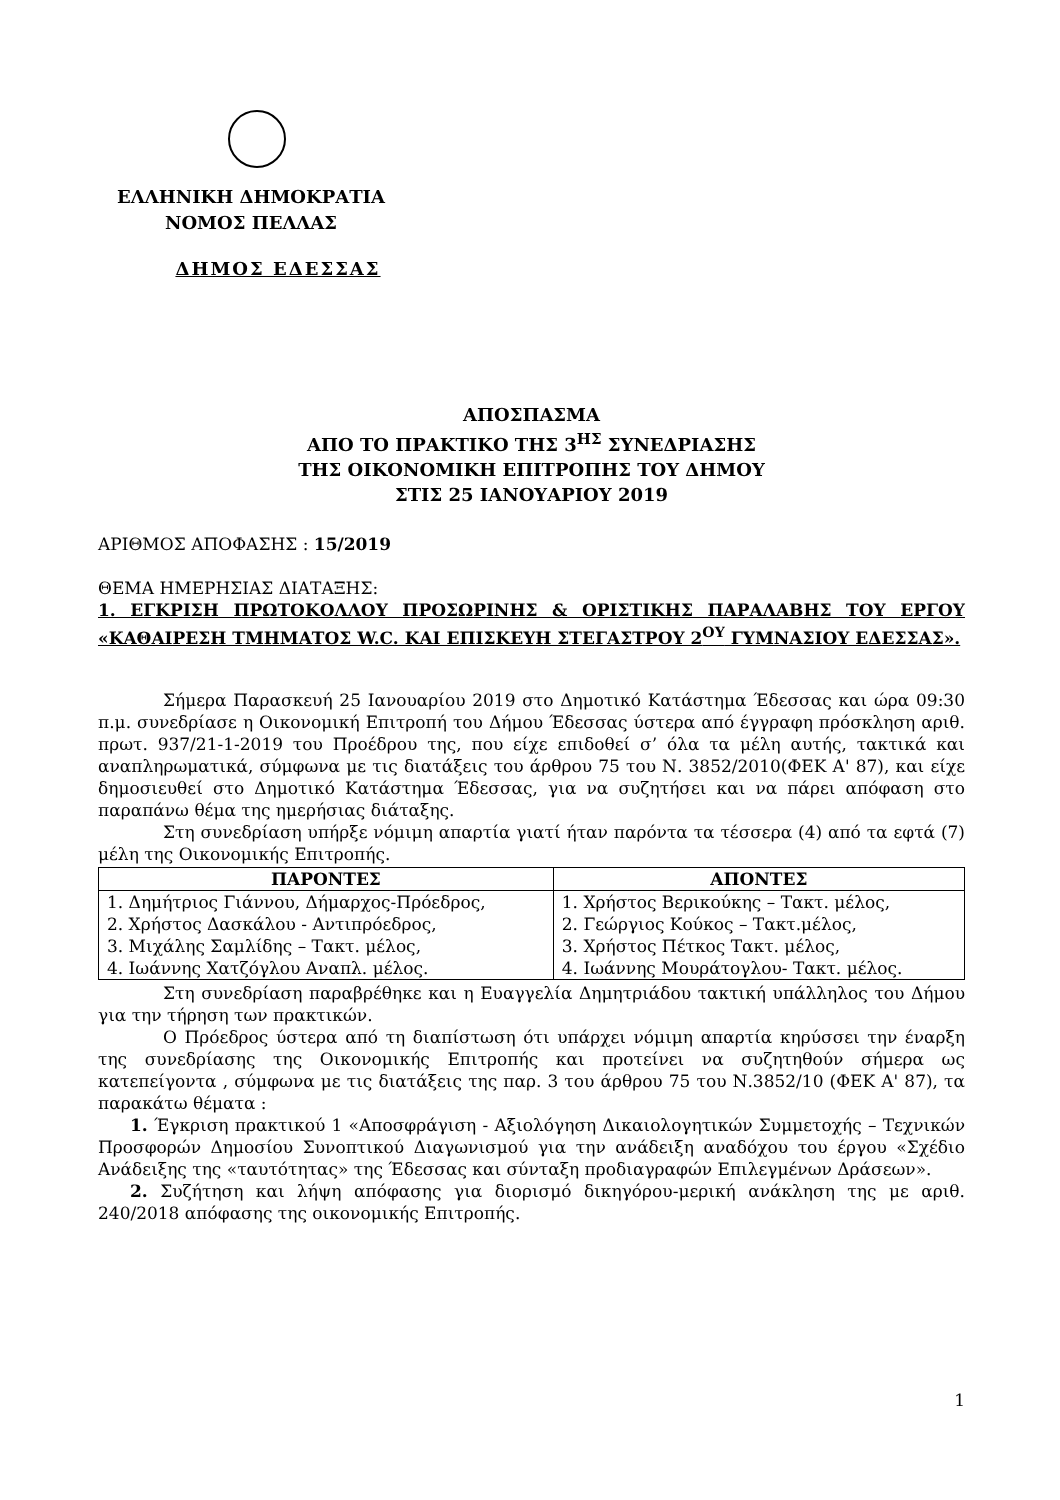ΕΛΛΗΝΙΚΗ ΔΗΜΟΚΡΑΤΙΑ
ΝΟΜΟΣ ΠΕΛΛΑΣ
ΔΗΜΟΣ ΕΔΕΣΣΑΣ
ΑΠΟΣΠΑΣΜΑ
ΑΠΟ ΤΟ ΠΡΑΚΤΙΚΟ ΤΗΣ 3<sup>ΗΣ</sup> ΣΥΝΕΔΡΙΑΣΗΣ
ΤΗΣ ΟΙΚΟΝΟΜΙΚΗ ΕΠΙΤΡΟΠΗΣ ΤΟΥ ΔΗΜΟΥ
ΣΤΙΣ 25 ΙΑΝΟΥΑΡΙΟΥ 2019
ΑΡΙΘΜΟΣ ΑΠΟΦΑΣΗΣ : 15/2019
ΘΕΜΑ ΗΜΕΡΗΣΙΑΣ ΔΙΑΤΑΞΗΣ:
1. ΕΓΚΡΙΣΗ ΠΡΩΤΟΚΟΛΛΟΥ ΠΡΟΣΩΡΙΝΗΣ & ΟΡΙΣΤΙΚΗΣ ΠΑΡΑΛΑΒΗΣ ΤΟΥ ΕΡΓΟΥ «ΚΑΘΑΙΡΕΣΗ ΤΜΗΜΑΤΟΣ W.C. ΚΑΙ ΕΠΙΣΚΕΥΗ ΣΤΕΓΑΣΤΡΟΥ 2<sup>ΟΥ</sup> ΓΥΜΝΑΣΙΟΥ ΕΔΕΣΣΑΣ».
Σήμερα Παρασκευή 25 Ιανουαρίου 2019 στο Δημοτικό Κατάστημα Έδεσσας και ώρα 09:30 π.μ. συνεδρίασε η Οικονομική Επιτροπή του Δήμου Έδεσσας ύστερα από έγγραφη πρόσκληση αριθ. πρωτ. 937/21-1-2019 του Προέδρου της, που είχε επιδοθεί σ’ όλα τα μέλη αυτής, τακτικά και αναπληρωματικά, σύμφωνα με τις διατάξεις του άρθρου 75 του Ν. 3852/2010(ΦΕΚ Α' 87), και είχε δημοσιευθεί στο Δημοτικό Κατάστημα Έδεσσας, για να συζητήσει και να πάρει απόφαση στο παραπάνω θέμα της ημερήσιας διάταξης.
Στη συνεδρίαση υπήρξε νόμιμη απαρτία γιατί ήταν παρόντα τα τέσσερα (4) από τα εφτά (7) μέλη της Οικονομικής Επιτροπής.
| ΠΑΡΟΝΤΕΣ | ΑΠΟΝΤΕΣ |
| --- | --- |
| 1. Δημήτριος Γιάννου, Δήμαρχος-Πρόεδρος, 2. Χρήστος Δασκάλου - Αντιπρόεδρος, 3. Μιχάλης Σαμλίδης – Τακτ. μέλος, 4. Ιωάννης Χατζόγλου Αναπλ. μέλος. | 1. Χρήστος Βερικούκης – Τακτ. μέλος, 2. Γεώργιος Κούκος – Τακτ.μέλος, 3. Χρήστος Πέτκος Τακτ. μέλος, 4. Ιωάννης Μουράτογλου- Τακτ. μέλος. |
Στη συνεδρίαση παραβρέθηκε και η Ευαγγελία Δημητριάδου τακτική υπάλληλος του Δήμου για την τήρηση των πρακτικών.
Ο Πρόεδρος ύστερα από τη διαπίστωση ότι υπάρχει νόμιμη απαρτία κηρύσσει την έναρξη της συνεδρίασης της Οικονομικής Επιτροπής και προτείνει να συζητηθούν σήμερα ως κατεπείγοντα , σύμφωνα με τις διατάξεις της παρ. 3 του άρθρου 75 του Ν.3852/10 (ΦΕΚ Α' 87), τα παρακάτω θέματα :
1. Έγκριση πρακτικού 1 «Αποσφράγιση - Αξιολόγηση Δικαιολογητικών Συμμετοχής – Τεχνικών Προσφορών Δημοσίου Συνοπτικού Διαγωνισμού για την ανάδειξη αναδόχου του έργου «Σχέδιο Ανάδειξης της «ταυτότητας» της Έδεσσας και σύνταξη προδιαγραφών Επιλεγμένων Δράσεων».
2. Συζήτηση και λήψη απόφασης για διορισμό δικηγόρου-μερική ανάκληση της με αριθ. 240/2018 απόφασης της οικονομικής Επιτροπής.
1